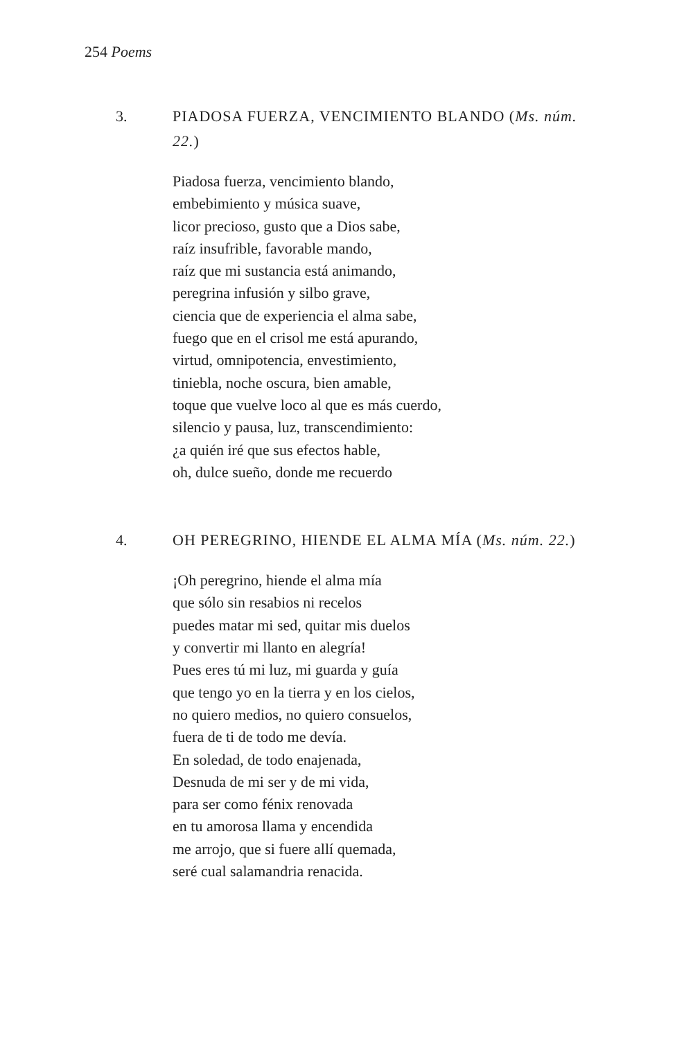254 Poems
3. PIADOSA FUERZA, VENCIMIENTO BLANDO (Ms. núm. 22.)
Piadosa fuerza, vencimiento blando,
embebimiento y música suave,
licor precioso, gusto que a Dios sabe,
raíz insufrible, favorable mando,
raíz que mi sustancia está animando,
peregrina infusión y silbo grave,
ciencia que de experiencia el alma sabe,
fuego que en el crisol me está apurando,
virtud, omnipotencia, envestimiento,
tiniebla, noche oscura, bien amable,
toque que vuelve loco al que es más cuerdo,
silencio y pausa, luz, transcendimiento:
¿a quién iré que sus efectos hable,
oh, dulce sueño, donde me recuerdo
4. OH PEREGRINO, HIENDE EL ALMA MÍA (Ms. núm. 22.)
¡Oh peregrino, hiende el alma mía
que sólo sin resabios ni recelos
puedes matar mi sed, quitar mis duelos
y convertir mi llanto en alegría!
Pues eres tú mi luz, mi guarda y guía
que tengo yo en la tierra y en los cielos,
no quiero medios, no quiero consuelos,
fuera de ti de todo me devía.
En soledad, de todo enajenada,
Desnuda de mi ser y de mi vida,
para ser como fénix renovada
en tu amorosa llama y encendida
me arrojo, que si fuere allí quemada,
seré cual salamandria renacida.